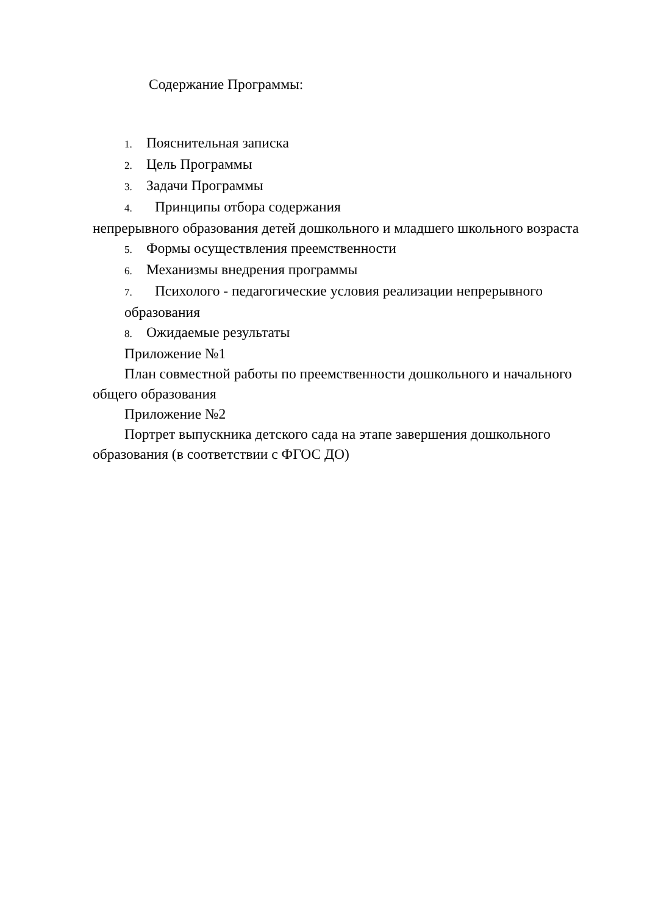Содержание Программы:
1. Пояснительная записка
2. Цель Программы
3. Задачи Программы
4. Принципы отбора содержания
непрерывного образования детей дошкольного и младшего школьного возраста
5. Формы осуществления преемственности
6. Механизмы внедрения программы
7. Психолого - педагогические условия реализации непрерывного образования
8. Ожидаемые результаты
Приложение №1
План совместной работы по преемственности дошкольного и начального общего образования
Приложение №2
Портрет выпускника детского сада на этапе завершения дошкольного образования (в соответствии с ФГОС ДО)